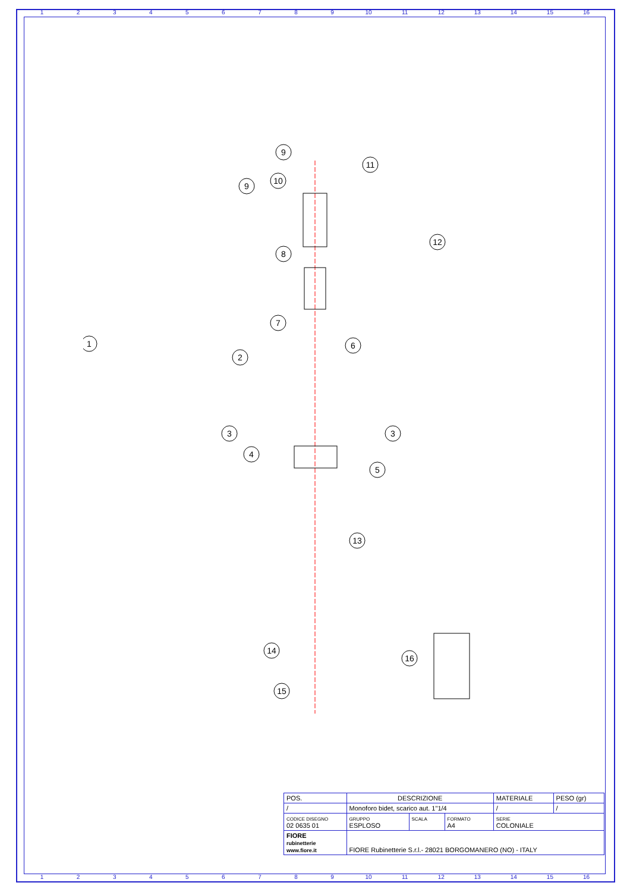123456789 10 11 12 13 14 15 16
9
9
10
11
12
8
7
6
1
2
3
3
4
5
13
14
16
15
| POS. | DESCRIZIONE | | | MATERIALE | PESO (gr) |
| / | Monoforo bidet, scarico aut. 1"1/4 | | | / | / |
| CODICE DISEGNO 02 0635 01 | GRUPPO ESPLOSO | SCALA | FORMATO A4 | SERIE COLONIALE | |
| FIORE rubinetterie www.fiore.it | FIORE Rubinetterie S.r.l.- 28021 BORGOMANERO (NO) - ITALY | | | | |
123456789 10 11 12 13 14 15 16